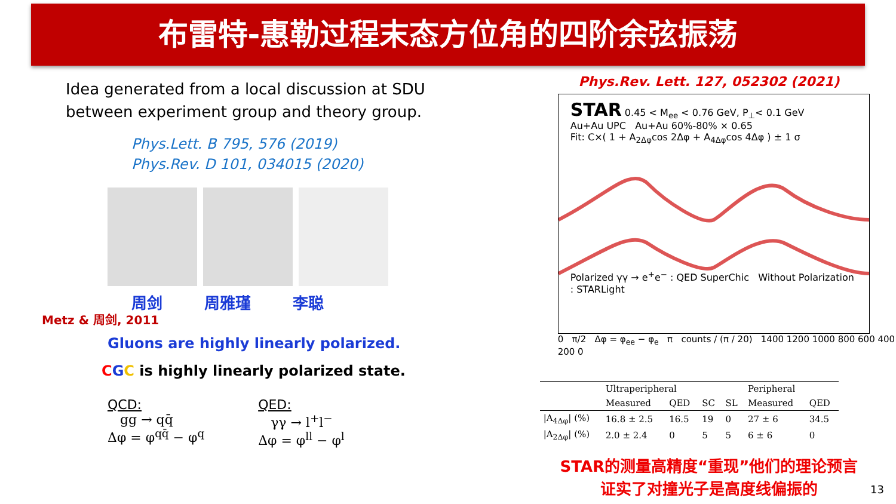布雷特-惠勒过程末态方位角的四阶余弦振荡
Idea generated from a local discussion at SDU
between experiment group and theory group.
Phys.Lett. B 795, 576 (2019)
Phys.Rev. D 101, 034015 (2020)
周剑 周雅瑾 李聪
Metz & 周剑, 2011
Gluons are highly linearly polarized.
CGC is highly linearly polarized state.
QCD:
gg → qq̄
Δφ = φ<sup>qq̄</sup> − φ<sup>q</sup>
QED:
γγ → l<sup>+</sup>l<sup>−</sup>
Δφ = φ<sup>ll</sup> − φ<sup>l</sup>
Phys.Rev. Lett. 127, 052302 (2021)
STAR 0.45 < M<sub>ee</sub> < 0.76 GeV, P<sub>⊥</sub>< 0.1 GeV
Au+Au UPC Au+Au 60%-80% × 0.65
Fit: C×( 1 + A<sub>2Δφ</sub>cos 2Δφ + A<sub>4Δφ</sub>cos 4Δφ ) ± 1 σ
Polarized γγ → e<sup>+</sup>e<sup>−</sup> : QED SuperChic Without Polarization : STARLight
0 π/2 Δφ = φ<sub>ee</sub> − φ<sub>e</sub> π counts / (π / 20) 1400 1200 1000 800 600 400 200 0
| | Ultraperipheral | | | | Peripheral | |
| --- | --- | --- | --- | --- | --- | --- |
| | Measured | QED | SC | SL | Measured | QED |
| /A<sub>4Δφ</sub>/ (%) | 16.8 ± 2.5 | 16.5 | 19 | 0 | 27 ± 6 | 34.5 |
| /A<sub>2Δφ</sub>/ (%) | 2.0 ± 2.4 | 0 | 5 | 5 | 6 ± 6 | 0 |
STAR的测量高精度“重现”他们的理论预言
证实了对撞光子是高度线偏振的
13